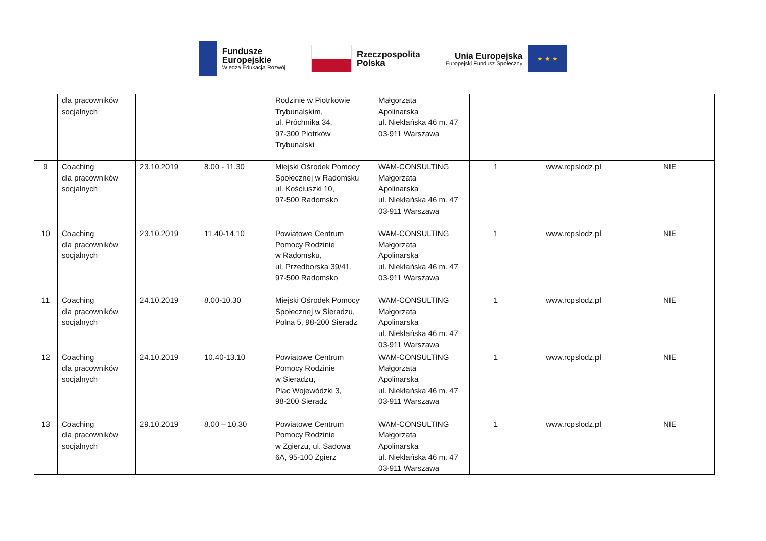Fundusze
Europejskie
Wiedza Edukacja Rozwój
Rzeczpospolita
Polska
Unia Europejska
Europejski Fundusz Społeczny
★ ★ ★
| | dla pracowników socjalnych | | | Rodzinie w Piotrkowie Trybunalskim, ul. Próchnika 34, 97-300 Piotrków Trybunalski | Małgorzata Apolinarska ul. Niekłańska 46 m. 47 03-911 Warszawa | | | |
| 9 | Coaching dla pracowników socjalnych | 23.10.2019 | 8.00 - 11.30 | Miejski Ośrodek Pomocy Społecznej w Radomsku ul. Kościuszki 10, 97-500 Radomsko | WAM-CONSULTING Małgorzata Apolinarska ul. Niekłańska 46 m. 47 03-911 Warszawa | 1 | www.rcpslodz.pl | NIE |
| 10 | Coaching dla pracowników socjalnych | 23.10.2019 | 11.40-14.10 | Powiatowe Centrum Pomocy Rodzinie w Radomsku, ul. Przedborska 39/41, 97-500 Radomsko | WAM-CONSULTING Małgorzata Apolinarska ul. Niekłańska 46 m. 47 03-911 Warszawa | 1 | www.rcpslodz.pl | NIE |
| 11 | Coaching dla pracowników socjalnych | 24.10.2019 | 8.00-10.30 | Miejski Ośrodek Pomocy Społecznej w Sieradzu, Polna 5, 98-200 Sieradz | WAM-CONSULTING Małgorzata Apolinarska ul. Niekłańska 46 m. 47 03-911 Warszawa | 1 | www.rcpslodz.pl | NIE |
| 12 | Coaching dla pracowników socjalnych | 24.10.2019 | 10.40-13.10 | Powiatowe Centrum Pomocy Rodzinie w Sieradzu, Plac Wojewódzki 3, 98-200 Sieradz | WAM-CONSULTING Małgorzata Apolinarska ul. Niekłańska 46 m. 47 03-911 Warszawa | 1 | www.rcpslodz.pl | NIE |
| 13 | Coaching dla pracowników socjalnych | 29.10.2019 | 8.00 – 10.30 | Powiatowe Centrum Pomocy Rodzinie w Zgierzu, ul. Sadowa 6A, 95-100 Zgierz | WAM-CONSULTING Małgorzata Apolinarska ul. Niekłańska 46 m. 47 03-911 Warszawa | 1 | www.rcpslodz.pl | NIE |